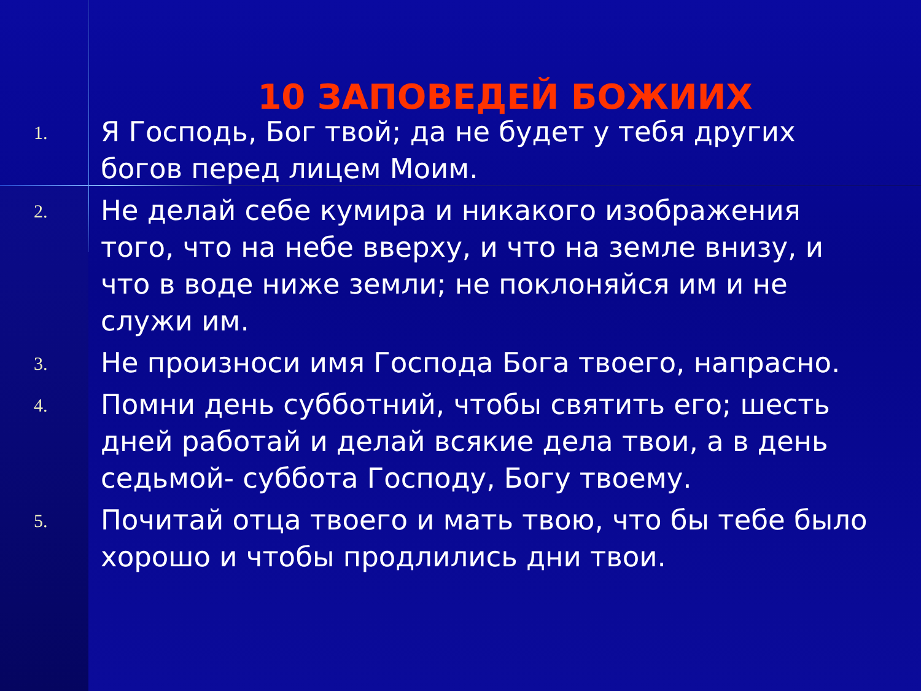10 ЗАПОВЕДЕЙ БОЖИИХ
1. Я Господь, Бог твой; да не будет у тебя других богов перед лицем Моим.
2. Не делай себе кумира и никакого изображения того, что на небе вверху, и что на земле внизу, и что в воде ниже земли; не поклоняйся им и не служи им.
3. Не произноси имя Господа Бога твоего, напрасно.
4. Помни день субботний, чтобы святить его; шесть дней работай и делай всякие дела твои, а в день седьмой- суббота Господу, Богу твоему.
5. Почитай отца твоего и мать твою, что бы тебе было хорошо и чтобы продлились дни твои.